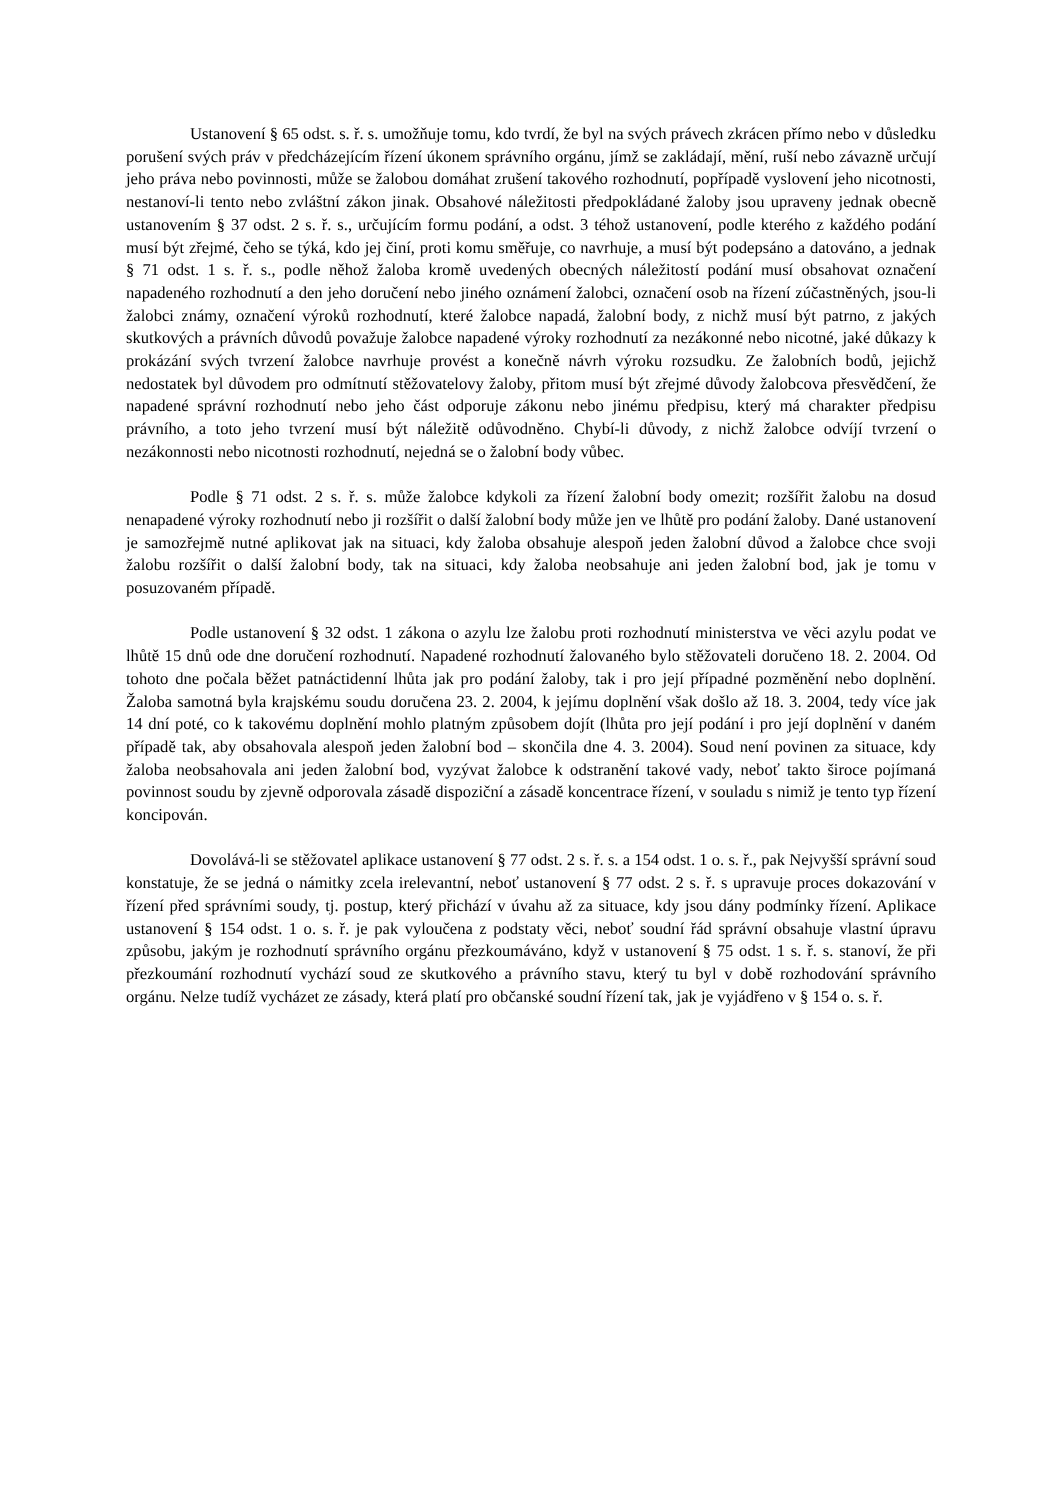Ustanovení § 65 odst. s. ř. s. umožňuje tomu, kdo tvrdí, že byl na svých právech zkrácen přímo nebo v důsledku porušení svých práv v předcházejícím řízení úkonem správního orgánu, jímž se zakládají, mění, ruší nebo závazně určují jeho práva nebo povinnosti, může se žalobou domáhat zrušení takového rozhodnutí, popřípadě vyslovení jeho nicotnosti, nestanoví-li tento nebo zvláštní zákon jinak. Obsahové náležitosti předpokládané žaloby jsou upraveny jednak obecně ustanovením § 37 odst. 2 s. ř. s., určujícím formu podání, a odst. 3 téhož ustanovení, podle kterého z každého podání musí být zřejmé, čeho se týká, kdo jej činí, proti komu směřuje, co navrhuje, a musí být podepsáno a datováno, a jednak § 71 odst. 1 s. ř. s., podle něhož žaloba kromě uvedených obecných náležitostí podání musí obsahovat označení napadeného rozhodnutí a den jeho doručení nebo jiného oznámení žalobci, označení osob na řízení zúčastněných, jsou-li žalobci známy, označení výroků rozhodnutí, které žalobce napadá, žalobní body, z nichž musí být patrno, z jakých skutkových a právních důvodů považuje žalobce napadené výroky rozhodnutí za nezákonné nebo nicotné, jaké důkazy k prokázání svých tvrzení žalobce navrhuje provést a konečně návrh výroku rozsudku. Ze žalobních bodů, jejichž nedostatek byl důvodem pro odmítnutí stěžovatelovy žaloby, přitom musí být zřejmé důvody žalobcova přesvědčení, že napadené správní rozhodnutí nebo jeho část odporuje zákonu nebo jinému předpisu, který má charakter předpisu právního, a toto jeho tvrzení musí být náležitě odůvodněno. Chybí-li důvody, z nichž žalobce odvíjí tvrzení o nezákonnosti nebo nicotnosti rozhodnutí, nejedná se o žalobní body vůbec.
Podle § 71 odst. 2 s. ř. s. může žalobce kdykoli za řízení žalobní body omezit; rozšířit žalobu na dosud nenapadené výroky rozhodnutí nebo ji rozšířit o další žalobní body může jen ve lhůtě pro podání žaloby. Dané ustanovení je samozřejmě nutné aplikovat jak na situaci, kdy žaloba obsahuje alespoň jeden žalobní důvod a žalobce chce svoji žalobu rozšířit o další žalobní body, tak na situaci, kdy žaloba neobsahuje ani jeden žalobní bod, jak je tomu v posuzovaném případě.
Podle ustanovení § 32 odst. 1 zákona o azylu lze žalobu proti rozhodnutí ministerstva ve věci azylu podat ve lhůtě 15 dnů ode dne doručení rozhodnutí. Napadené rozhodnutí žalovaného bylo stěžovateli doručeno 18. 2. 2004. Od tohoto dne počala běžet patnáctidenní lhůta jak pro podání žaloby, tak i pro její případné pozměnění nebo doplnění. Žaloba samotná byla krajskému soudu doručena 23. 2. 2004, k jejímu doplnění však došlo až 18. 3. 2004, tedy více jak 14 dní poté, co k takovému doplnění mohlo platným způsobem dojít (lhůta pro její podání i pro její doplnění v daném případě tak, aby obsahovala alespoň jeden žalobní bod – skončila dne 4. 3. 2004). Soud není povinen za situace, kdy žaloba neobsahovala ani jeden žalobní bod, vyzývat žalobce k odstranění takové vady, neboť takto široce pojímaná povinnost soudu by zjevně odporovala zásadě dispoziční a zásadě koncentrace řízení, v souladu s nimiž je tento typ řízení koncipován.
Dovolává-li se stěžovatel aplikace ustanovení § 77 odst. 2 s. ř. s. a 154 odst. 1 o. s. ř., pak Nejvyšší správní soud konstatuje, že se jedná o námitky zcela irelevantní, neboť ustanovení § 77 odst. 2 s. ř. s upravuje proces dokazování v řízení před správními soudy, tj. postup, který přichází v úvahu až za situace, kdy jsou dány podmínky řízení. Aplikace ustanovení § 154 odst. 1 o. s. ř. je pak vyloučena z podstaty věci, neboť soudní řád správní obsahuje vlastní úpravu způsobu, jakým je rozhodnutí správního orgánu přezkoumáváno, když v ustanovení § 75 odst. 1 s. ř. s. stanoví, že při přezkoumání rozhodnutí vychází soud ze skutkového a právního stavu, který tu byl v době rozhodování správního orgánu. Nelze tudíž vycházet ze zásady, která platí pro občanské soudní řízení tak, jak je vyjádřeno v § 154 o. s. ř.